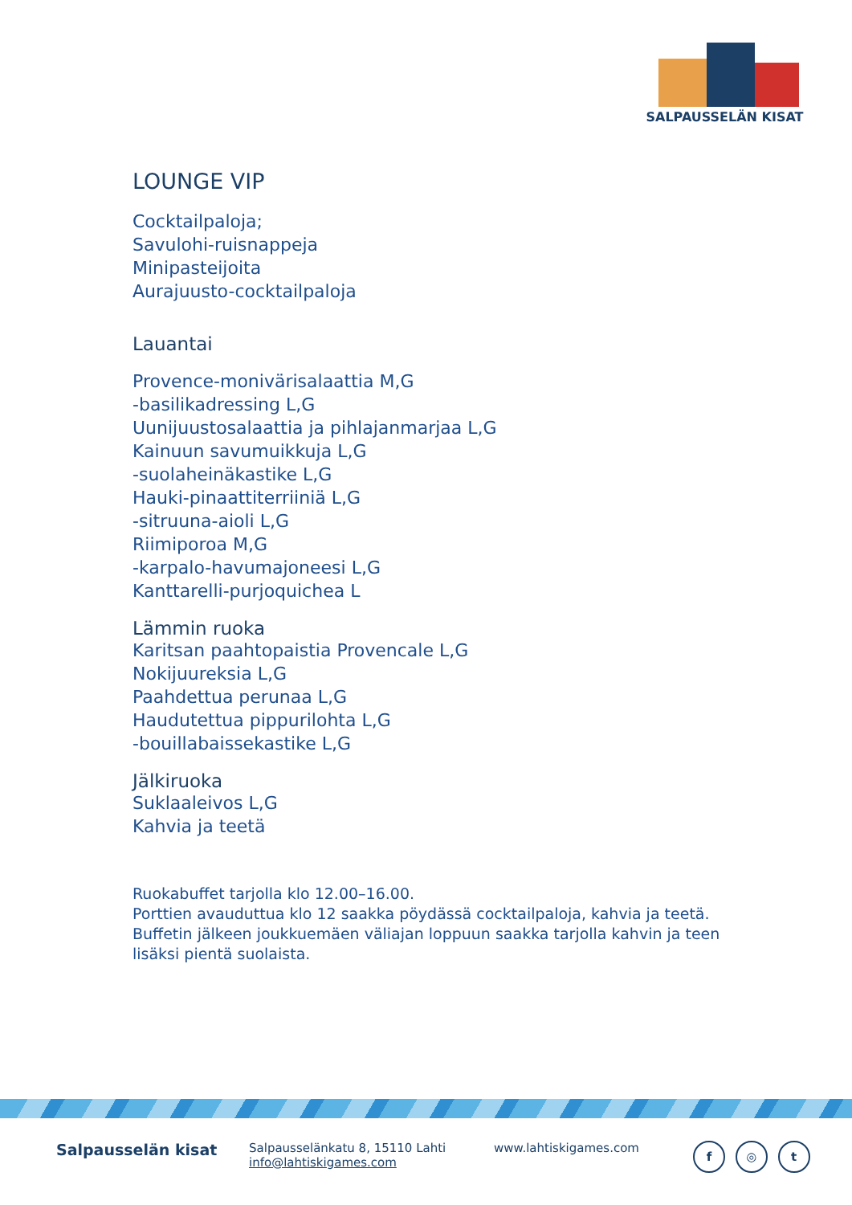SALPAUSSELÄN KISAT
LOUNGE VIP
Cocktailpaloja;
Savulohi-ruisnappeja
Minipasteijoita
Aurajuusto-cocktailpaloja
Lauantai
Provence-monivärisalaattia M,G
-basilikadressing L,G
Uunijuustosalaattia ja pihlajanmarjaa L,G
Kainuun savumuikkuja L,G
-suolaheinäkastike L,G
Hauki-pinaattiterriiniä L,G
-sitruuna-aioli L,G
Riimiporoa M,G
-karpalo-havumajoneesi L,G
Kanttarelli-purjoquichea L
Lämmin ruoka
Karitsan paahtopaistia Provencale L,G
Nokijuureksia L,G
Paahdettua perunaa L,G
Haudutettua pippurilohta L,G
-bouillabaissekastike L,G
Jälkiruoka
Suklaaleivos L,G
Kahvia ja teetä
Ruokabuffet tarjolla klo 12.00–16.00.
Porttien avauduttua klo 12 saakka pöydässä cocktailpaloja, kahvia ja teetä.
Buffetin jälkeen joukkuemäen väliajan loppuun saakka tarjolla kahvin ja teen lisäksi pientä suolaista.
Salpausselän kisat
Salpausselänkatu 8, 15110 Lahti
info@lahtiskigames.com
www.lahtiskigames.com
f ◎ t